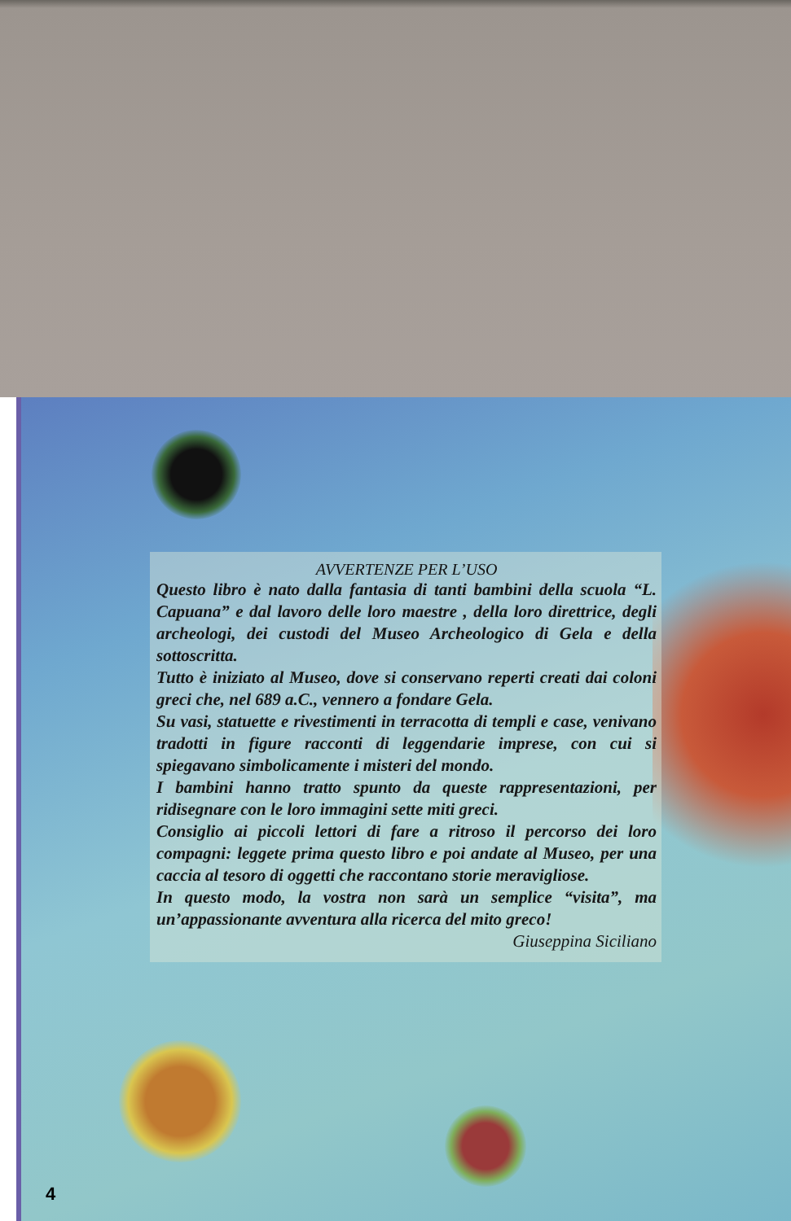AVVERTENZE PER L’USO
Questo libro è nato dalla fantasia di tanti bambini della scuola “L. Capuana” e dal lavoro delle loro maestre , della loro direttrice, degli archeologi, dei custodi del Museo Archeologico di Gela e della sottoscritta.
Tutto è iniziato al Museo, dove si conservano reperti creati dai coloni greci che, nel 689 a.C., vennero a fondare Gela.
Su vasi, statuette e rivestimenti in terracotta di templi e case, venivano tradotti in figure racconti di leggendarie imprese, con cui si spiegavano simbolicamente i misteri del mondo.
I bambini hanno tratto spunto da queste rappresentazioni, per ridisegnare con le loro immagini sette miti greci.
Consiglio ai piccoli lettori di fare a ritroso il percorso dei loro compagni: leggete prima questo libro e poi andate al Museo, per una caccia al tesoro di oggetti che raccontano storie meravigliose.
In questo modo, la vostra non sarà un semplice “visita”, ma un’appassionante avventura alla ricerca del mito greco!
Giuseppina Siciliano
4